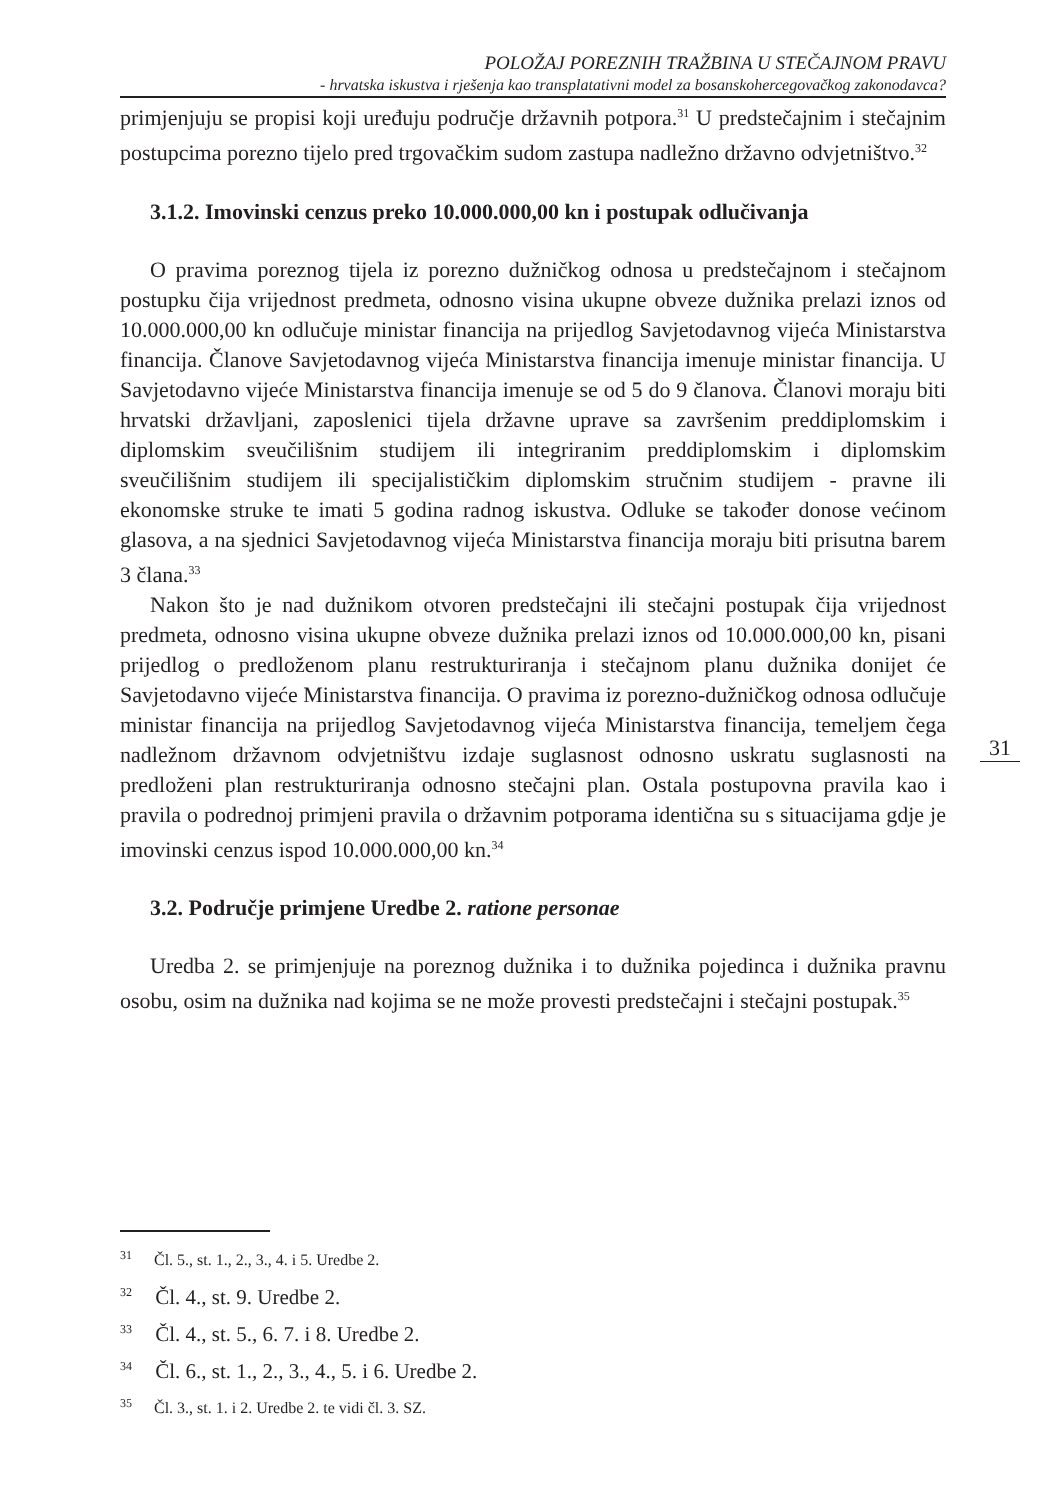POLOŽAJ POREZNIH TRAŽBINA U STEČAJNOM PRAVU
- hrvatska iskustva i rješenja kao transplatativni model za bosanskohercegovačkog zakonodavca?
primjenjuju se propisi koji uređuju područje državnih potpora.<sup>31</sup> U predstečajnim i stečajnim postupcima porezno tijelo pred trgovačkim sudom zastupa nadležno državno odvjetništvo.<sup>32</sup>
3.1.2. Imovinski cenzus preko 10.000.000,00 kn i postupak odlučivanja
O pravima poreznog tijela iz porezno dužničkog odnosa u predstečajnom i stečajnom postupku čija vrijednost predmeta, odnosno visina ukupne obveze dužnika prelazi iznos od 10.000.000,00 kn odlučuje ministar financija na prijedlog Savjetodavnog vijeća Ministarstva financija. Članove Savjetodavnog vijeća Ministarstva financija imenuje ministar financija. U Savjetodavno vijeće Ministarstva financija imenuje se od 5 do 9 članova. Članovi moraju biti hrvatski državljani, zaposlenici tijela državne uprave sa završenim preddiplomskim i diplomskim sveučilišnim studijem ili integriranim preddiplomskim i diplomskim sveučilišnim studijem ili specijalističkim diplomskim stručnim studijem - pravne ili ekonomske struke te imati 5 godina radnog iskustva. Odluke se također donose većinom glasova, a na sjednici Savjetodavnog vijeća Ministarstva financija moraju biti prisutna barem 3 člana.<sup>33</sup>
Nakon što je nad dužnikom otvoren predstečajni ili stečajni postupak čija vrijednost predmeta, odnosno visina ukupne obveze dužnika prelazi iznos od 10.000.000,00 kn, pisani prijedlog o predloženom planu restrukturiranja i stečajnom planu dužnika donijet će Savjetodavno vijeće Ministarstva financija. O pravima iz porezno-dužničkog odnosa odlučuje ministar financija na prijedlog Savjetodavnog vijeća Ministarstva financija, temeljem čega nadležnom državnom odvjetništvu izdaje suglasnost odnosno uskratu suglasnosti na predloženi plan restrukturiranja odnosno stečajni plan. Ostala postupovna pravila kao i pravila o podrednoj primjeni pravila o državnim potporama identična su s situacijama gdje je imovinski cenzus ispod 10.000.000,00 kn.<sup>34</sup>
3.2. Područje primjene Uredbe 2. ratione personae
Uredba 2. se primjenjuje na poreznog dužnika i to dužnika pojedinca i dužnika pravnu osobu, osim na dužnika nad kojima se ne može provesti predstečajni i stečajni postupak.<sup>35</sup>
31
<sup>31</sup> Čl. 5., st. 1., 2., 3., 4. i 5. Uredbe 2.
<sup>32</sup> Čl. 4., st. 9. Uredbe 2.
<sup>33</sup> Čl. 4., st. 5., 6. 7. i 8. Uredbe 2.
<sup>34</sup> Čl. 6., st. 1., 2., 3., 4., 5. i 6. Uredbe 2.
<sup>35</sup> Čl. 3., st. 1. i 2. Uredbe 2. te vidi čl. 3. SZ.